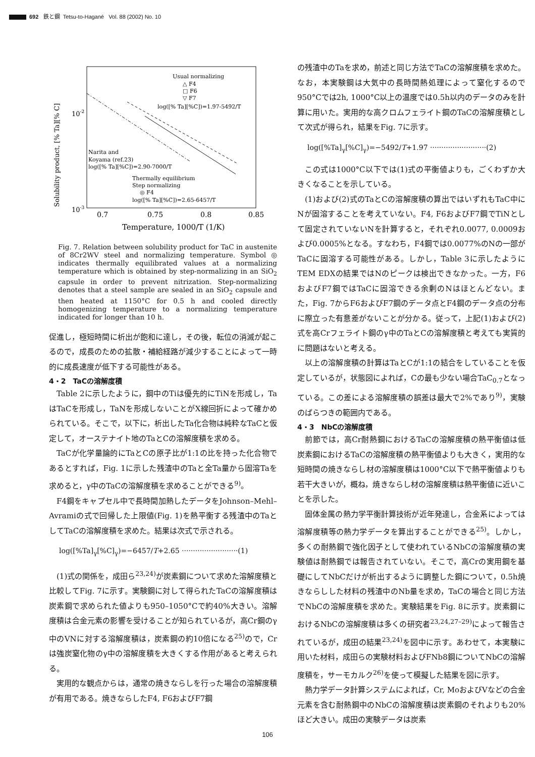692 鉄と鋼 Tetsu-to-Hagané Vol. 88 (2002) No. 10
Solubility product, [% Ta][% C]
10-2
10-3
0.7
0.75
0.8
0.85
Temperature, 1000/T (1/K)
Usual normalizing
△ F4
□ F6
▽ F7
log([% Ta][%C])=1.97-5492/T
Narita and
Koyama (ref.23)
log([% Ta][%C])=2.90-7000/T
Thermally equilibrium
Step normalizing
◎ F4
log([% Ta][%C])=2.65-6457/T
Fig. 7. Relation between solubility product for TaC in austenite of 8Cr2WV steel and normalizing temperature. Symbol ◎ indicates thermally equilibrated values at a normalizing temperature which is obtained by step-normalizing in an SiO<sub>2</sub> capsule in order to prevent nitrization. Step-normalizing denotes that a steel sample are sealed in an SiO<sub>2</sub> capsule and then heated at 1150°C for 0.5 h and cooled directly homogenizing temperature to a normalizing temperature indicated for longer than 10 h.
促進し，極短時間に析出が飽和に達し，その後，転位の消滅が起こるので，成長のための拡散・補給経路が減少することによって一時的に成長速度が低下する可能性がある。
4・2　TaCの溶解度積
Table 2に示したように，鋼中のTiは優先的にTiNを形成し，TaはTaCを形成し，TaNを形成しないことがX線回折によって確かめられている。そこで，以下に，析出したTa化合物は純粋なTaCと仮定して，オーステナイト地のTaとCの溶解度積を求める。
TaCが化学量論的にTaとCの原子比が1:1の比を持った化合物であるとすれば，Fig. 1に示した残渣中のTaと全Ta量から固溶Taを求めると，γ中のTaCの溶解度積を求めることができる<sup>9)</sup>。
F4鋼をキャプセル中で長時間加熱したデータをJohnson–Mehl–Avramiの式で回帰した上限値(Fig. 1)を熱平衡する残渣中のTaとしてTaCの溶解度積を求めた。結果は次式で示される。
log([%Ta]<sub>γ</sub>[%C]<sub>γ</sub>)=−6457/T+2.65 ·························(1)
(1)式の関係を，成田ら<sup>23,24)</sup>が炭素鋼について求めた溶解度積と比較してFig. 7に示す。実験鋼に対して得られたTaCの溶解度積は炭素鋼で求められた値よりも950–1050°Cで約40%大きい。溶解度積は合金元素の影響を受けることが知られているが，高Cr鋼のγ中のVNに対する溶解度積は，炭素鋼の約10倍になる<sup>25)</sup>ので，Crは強炭窒化物のγ中の溶解度積を大きくする作用があると考えられる。
実用的な観点からは，通常の焼きならしを行った場合の溶解度積が有用である。焼きならしたF4, F6およびF7鋼
の残渣中のTaを求め，前述と同じ方法でTaCの溶解度積を求めた。なお，本実験鋼は大気中の長時間熱処理によって窒化するので950°Cでは2h, 1000°C以上の温度では0.5h以内のデータのみを計算に用いた。実用的な高クロムフェライト鋼のTaCの溶解度積として次式が得られ，結果をFig. 7に示す。
log([%Ta]<sub>γ</sub>[%C]<sub>γ</sub>)=−5492/T+1.97 ·························(2)
この式は1000°C以下では(1)式の平衡値よりも，ごくわずか大きくなることを示している。
(1)および(2)式のTaとCの溶解度積の算出ではいずれもTaC中にNが固溶することを考えていない。F4, F6およびF7鋼でTiNとして固定されていないNを計算すると，それぞれ0.0077, 0.0009および0.0005%となる。すなわち，F4鋼では0.0077%のNの一部がTaCに固溶する可能性がある。しかし，Table 3に示したようにTEM EDXの結果ではNのピークは検出できなかった。一方，F6およびF7鋼ではTaCに固溶できる余剰のNはほとんどない。また，Fig. 7からF6およびF7鋼のデータ点とF4鋼のデータ点の分布に際立った有意差がないことが分かる。従って，上記(1)および(2)式を高Crフェライト鋼のγ中のTaとCの溶解度積と考えても実質的に問題はないと考える。
以上の溶解度積の計算はTaとCが1:1の結合をしていることを仮定しているが，状態図によれば，Cの最も少ない場合TaC<sub>0.7</sub>となっている。この差による溶解度積の誤差は最大で2%であり<sup>9)</sup>，実験のばらつきの範囲内である。
4・3　NbCの溶解度積
前節では，高Cr耐熱鋼におけるTaCの溶解度積の熱平衡値は低炭素鋼におけるTaCの溶解度積の熱平衡値よりも大きく，実用的な短時間の焼きならし材の溶解度積は1000°C以下で熱平衡値よりも若干大きいが，概ね，焼きならし材の溶解度積は熱平衡値に近いことを示した。
固体金属の熱力学平衡計算技術が近年発達し，合金系によっては溶解度積等の熱力学データを算出することができる<sup>25)</sup>。しかし，多くの耐熱鋼で強化因子として使われているNbCの溶解度積の実験値は耐熱鋼では報告されていない。そこで，高Crの実用鋼を基礎にしてNbCだけが析出するように調整した鋼について，0.5h焼きならしした材料の残渣中のNb量を求め，TaCの場合と同じ方法でNbCの溶解度積を求めた。実験結果をFig. 8に示す。炭素鋼におけるNbCの溶解度積は多くの研究者<sup>23,24,27–29)</sup>によって報告されているが，成田の結果<sup>23,24)</sup>を図中に示す。あわせて，本実験に用いた材料，成田らの実験材料およびFNb8鋼についてNbCの溶解度積を，サーモカルク<sup>26)</sup>を使って模擬した結果を図に示す。
熱力学データ計算システムによれば，Cr, MoおよびVなどの合金元素を含む耐熱鋼中のNbCの溶解度積は炭素鋼のそれよりも20%ほど大きい。成田の実験データは炭素
106